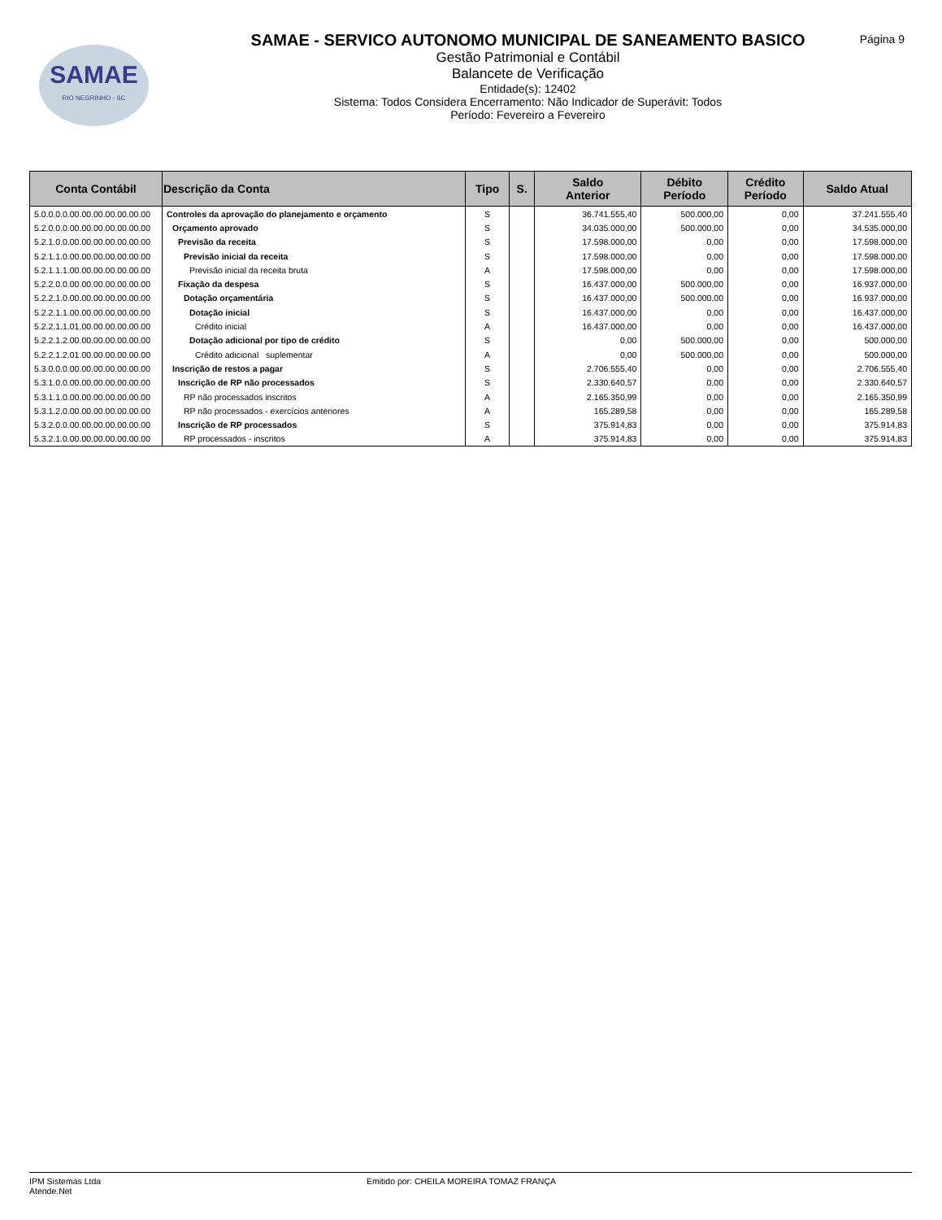SAMAE
RIO NEGRINHO - SC
Página 9
SAMAE - SERVICO AUTONOMO MUNICIPAL DE SANEAMENTO BASICO
Gestão Patrimonial e Contábil
Balancete de Verificação
Entidade(s): 12402
Sistema: Todos Considera Encerramento: Não Indicador de Superávit: Todos
Período: Fevereiro a Fevereiro
| Conta Contábil | Descrição da Conta | Tipo | S. | Saldo Anterior | Débito Período | Crédito Período | Saldo Atual |
| --- | --- | --- | --- | --- | --- | --- | --- |
| 5.0.0.0.0.00.00.00.00.00.00.00 | Controles da aprovação do planejamento e orçamento | S | | 36.741.555,40 | 500.000,00 | 0,00 | 37.241.555,40 |
| 5.2.0.0.0.00.00.00.00.00.00.00 | Orçamento aprovado | S | | 34.035.000,00 | 500.000,00 | 0,00 | 34.535.000,00 |
| 5.2.1.0.0.00.00.00.00.00.00.00 | Previsão da receita | S | | 17.598.000,00 | 0,00 | 0,00 | 17.598.000,00 |
| 5.2.1.1.0.00.00.00.00.00.00.00 | Previsão inicial da receita | S | | 17.598.000,00 | 0,00 | 0,00 | 17.598.000,00 |
| 5.2.1.1.1.00.00.00.00.00.00.00 | Previsão inicial da receita bruta | A | | 17.598.000,00 | 0,00 | 0,00 | 17.598.000,00 |
| 5.2.2.0.0.00.00.00.00.00.00.00 | Fixação da despesa | S | | 16.437.000,00 | 500.000,00 | 0,00 | 16.937.000,00 |
| 5.2.2.1.0.00.00.00.00.00.00.00 | Dotação orçamentária | S | | 16.437.000,00 | 500.000,00 | 0,00 | 16.937.000,00 |
| 5.2.2.1.1.00.00.00.00.00.00.00 | Dotação inicial | S | | 16.437.000,00 | 0,00 | 0,00 | 16.437.000,00 |
| 5.2.2.1.1.01.00.00.00.00.00.00 | Crédito inicial | A | | 16.437.000,00 | 0,00 | 0,00 | 16.437.000,00 |
| 5.2.2.1.2.00.00.00.00.00.00.00 | Dotação adicional por tipo de crédito | S | | 0,00 | 500.000,00 | 0,00 | 500.000,00 |
| 5.2.2.1.2.01.00.00.00.00.00.00 | Crédito adicional suplementar | A | | 0,00 | 500.000,00 | 0,00 | 500.000,00 |
| 5.3.0.0.0.00.00.00.00.00.00.00 | Inscrição de restos a pagar | S | | 2.706.555,40 | 0,00 | 0,00 | 2.706.555,40 |
| 5.3.1.0.0.00.00.00.00.00.00.00 | Inscrição de RP não processados | S | | 2.330.640,57 | 0,00 | 0,00 | 2.330.640,57 |
| 5.3.1.1.0.00.00.00.00.00.00.00 | RP não processados inscritos | A | | 2.165.350,99 | 0,00 | 0,00 | 2.165.350,99 |
| 5.3.1.2.0.00.00.00.00.00.00.00 | RP não processados - exercícios anteriores | A | | 165.289,58 | 0,00 | 0,00 | 165.289,58 |
| 5.3.2.0.0.00.00.00.00.00.00.00 | Inscrição de RP processados | S | | 375.914,83 | 0,00 | 0,00 | 375.914,83 |
| 5.3.2.1.0.00.00.00.00.00.00.00 | RP processados - inscritos | A | | 375.914,83 | 0,00 | 0,00 | 375.914,83 |
IPM Sistemas Ltda
Atende.Net
Emitido por: CHEILA MOREIRA TOMAZ FRANÇA